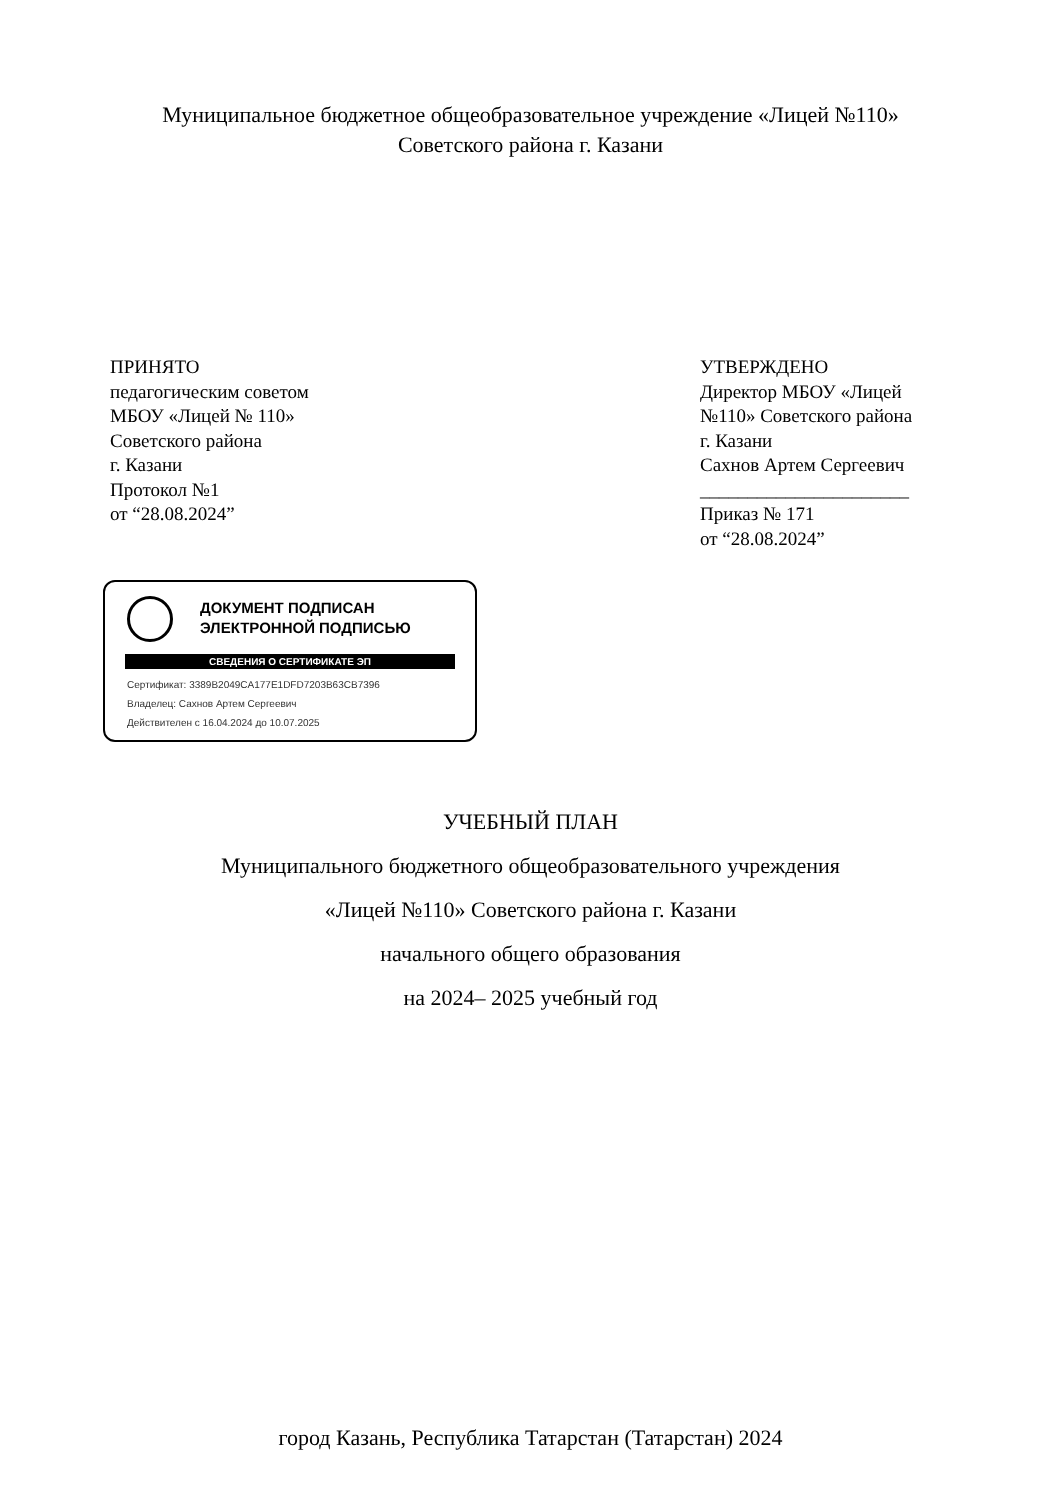Муниципальное бюджетное общеобразовательное учреждение «Лицей №110»
Советского района г. Казани
ПРИНЯТО
педагогическим советом
МБОУ «Лицей № 110»
Советского района
г. Казани
Протокол №1
от “28.08.2024”
УТВЕРЖДЕНО
Директор МБОУ «Лицей №110» Советского района
г. Казани
Сахнов Артем Сергеевич
______________________
Приказ № 171
от “28.08.2024”
ДОКУМЕНТ ПОДПИСАН
ЭЛЕКТРОННОЙ ПОДПИСЬЮ
СВЕДЕНИЯ О СЕРТИФИКАТЕ ЭП
Сертификат: 3389B2049CA177E1DFD7203B63CB7396
Владелец: Сахнов Артем Сергеевич
Действителен с 16.04.2024 до 10.07.2025
УЧЕБНЫЙ ПЛАН
Муниципального бюджетного общеобразовательного учреждения
«Лицей №110» Советского района г. Казани
начального общего образования
на 2024– 2025 учебный год
город Казань, Республика Татарстан (Татарстан) 2024